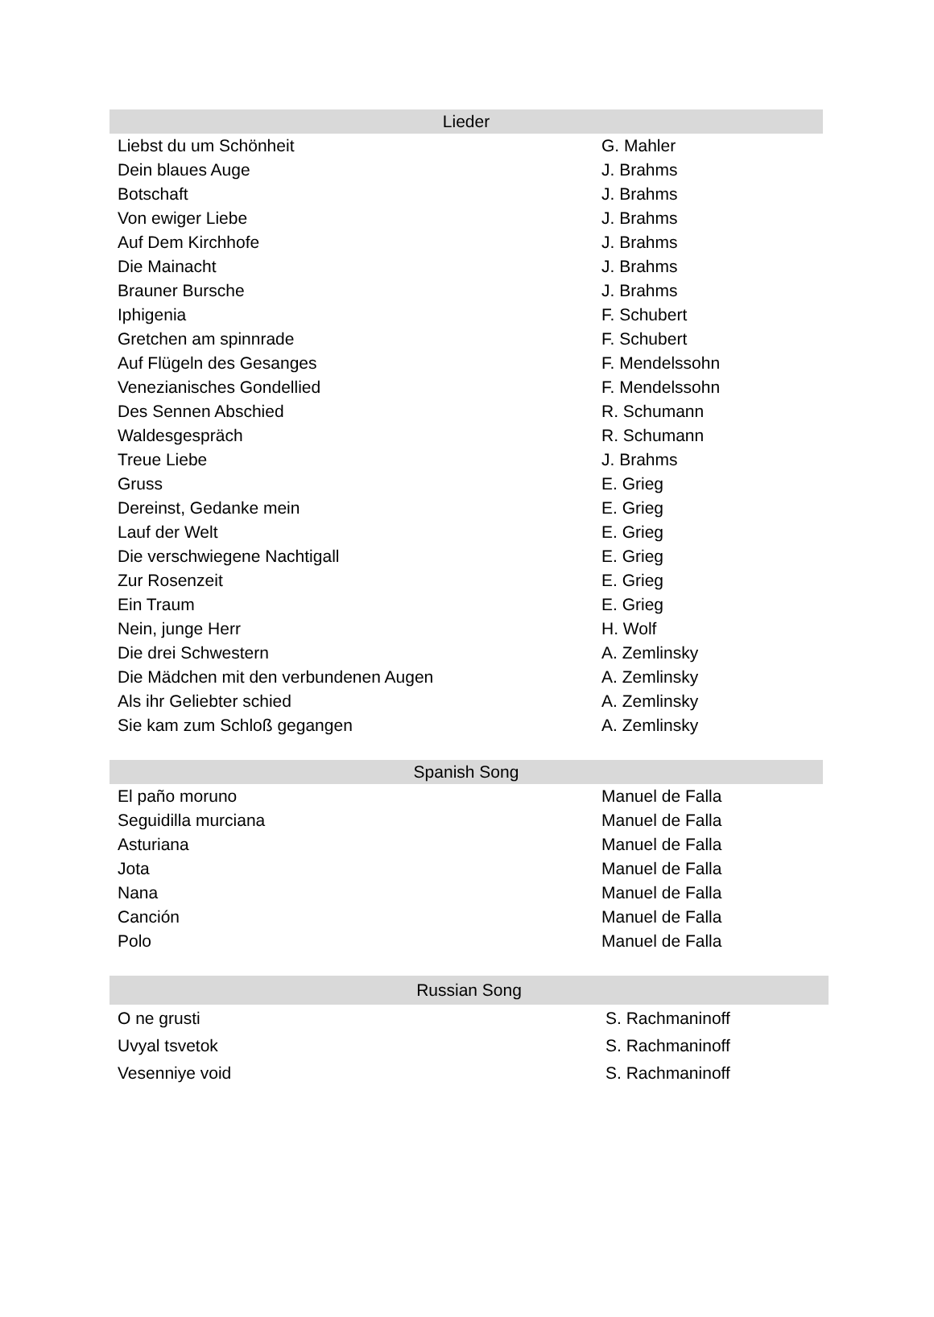| Lieder | |
| --- | --- |
| Liebst du um Schönheit | G. Mahler |
| Dein blaues Auge | J. Brahms |
| Botschaft | J. Brahms |
| Von ewiger Liebe | J. Brahms |
| Auf Dem Kirchhofe | J. Brahms |
| Die Mainacht | J. Brahms |
| Brauner Bursche | J. Brahms |
| Iphigenia | F. Schubert |
| Gretchen am spinnrade | F. Schubert |
| Auf Flügeln des Gesanges | F. Mendelssohn |
| Venezianisches Gondellied | F. Mendelssohn |
| Des Sennen Abschied | R. Schumann |
| Waldesgespräch | R. Schumann |
| Treue Liebe | J. Brahms |
| Gruss | E. Grieg |
| Dereinst, Gedanke mein | E. Grieg |
| Lauf der Welt | E. Grieg |
| Die verschwiegene Nachtigall | E. Grieg |
| Zur Rosenzeit | E. Grieg |
| Ein Traum | E. Grieg |
| Nein, junge Herr | H. Wolf |
| Die drei Schwestern | A. Zemlinsky |
| Die Mädchen mit den verbundenen Augen | A. Zemlinsky |
| Als ihr Geliebter schied | A. Zemlinsky |
| Sie kam zum Schloß gegangen | A. Zemlinsky |
| Spanish Song | |
| --- | --- |
| El paño moruno | Manuel de Falla |
| Seguidilla murciana | Manuel de Falla |
| Asturiana | Manuel de Falla |
| Jota | Manuel de Falla |
| Nana | Manuel de Falla |
| Canción | Manuel de Falla |
| Polo | Manuel de Falla |
| Russian Song | |
| --- | --- |
| O ne grusti | S. Rachmaninoff |
| Uvyal tsvetok | S. Rachmaninoff |
| Vesenniye void | S. Rachmaninoff |